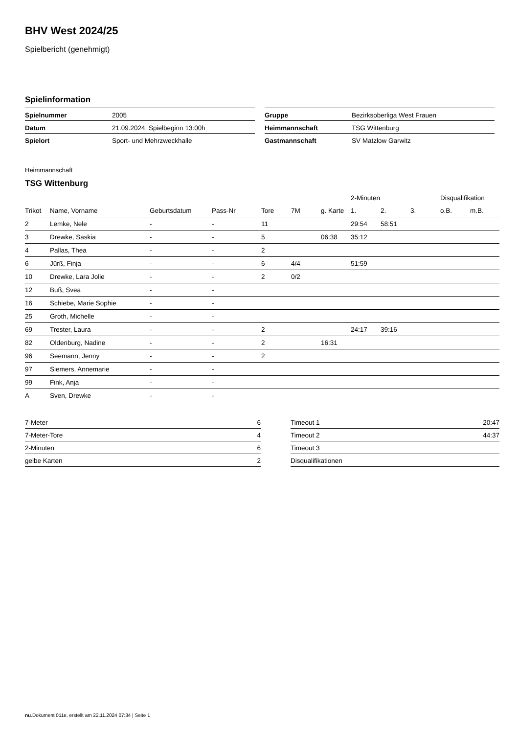BHV West 2024/25
Spielbericht (genehmigt)
Spielinformation
| Spielnummer | 2005 |
| Datum | 21.09.2024, Spielbeginn 13:00h |
| Spielort | Sport- und Mehrzweckhalle |
| Gruppe | Bezirksoberliga West Frauen |
| Heimmannschaft | TSG Wittenburg |
| Gastmannschaft | SV Matzlow Garwitz |
Heimmannschaft
TSG Wittenburg
| | | | | | | | 2-Minuten | | | Disqualifikation | |
| --- | --- | --- | --- | --- | --- | --- | --- | --- | --- | --- | --- |
| Trikot | Name, Vorname | Geburtsdatum | Pass-Nr | Tore | 7M | g. Karte | 1. | 2. | 3. | o.B. | m.B. |
| 2 | Lemke, Nele | - | - | 11 | | | 29:54 | 58:51 | | | |
| 3 | Drewke, Saskia | - | - | 5 | | 06:38 | 35:12 | | | | |
| 4 | Pallas, Thea | - | - | 2 | | | | | | | |
| 6 | Jürß, Finja | - | - | 6 | 4/4 | | 51:59 | | | | |
| 10 | Drewke, Lara Jolie | - | - | 2 | 0/2 | | | | | | |
| 12 | Buß, Svea | - | - | | | | | | | | |
| 16 | Schiebe, Marie Sophie | - | - | | | | | | | | |
| 25 | Groth, Michelle | - | - | | | | | | | | |
| 69 | Trester, Laura | - | - | 2 | | | 24:17 | 39:16 | | | |
| 82 | Oldenburg, Nadine | - | - | 2 | | 16:31 | | | | | |
| 96 | Seemann, Jenny | - | - | 2 | | | | | | | |
| 97 | Siemers, Annemarie | - | - | | | | | | | | |
| 99 | Fink, Anja | - | - | | | | | | | | |
| A | Sven, Drewke | - | - | | | | | | | | |
| 7-Meter | 6 |
| 7-Meter-Tore | 4 |
| 2-Minuten | 6 |
| gelbe Karten | 2 |
| Timeout 1 | 20:47 |
| Timeout 2 | 44:37 |
| Timeout 3 | |
| Disqualifikationen | |
nu.Dokument 011e, erstellt am 22.11.2024 07:34 | Seite 1